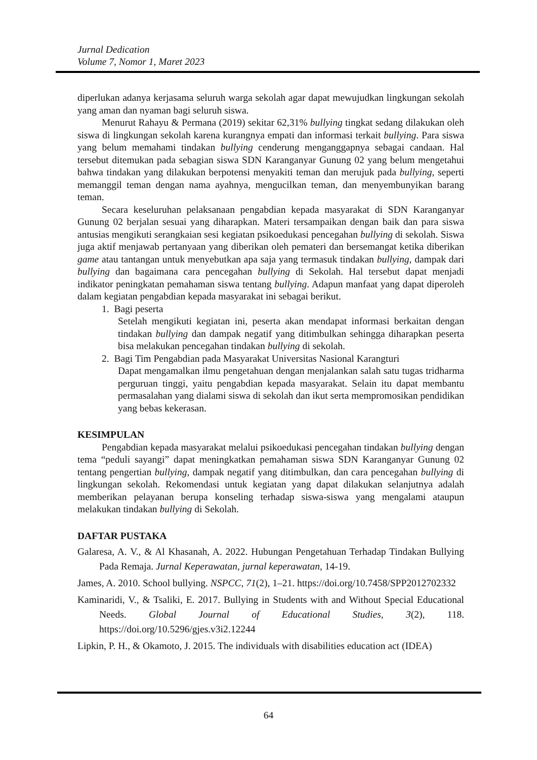Jurnal Dedication
Volume 7, Nomor 1, Maret 2023
diperlukan adanya kerjasama seluruh warga sekolah agar dapat mewujudkan lingkungan sekolah yang aman dan nyaman bagi seluruh siswa.
Menurut Rahayu & Permana (2019) sekitar 62,31% bullying tingkat sedang dilakukan oleh siswa di lingkungan sekolah karena kurangnya empati dan informasi terkait bullying. Para siswa yang belum memahami tindakan bullying cenderung menganggapnya sebagai candaan. Hal tersebut ditemukan pada sebagian siswa SDN Karanganyar Gunung 02 yang belum mengetahui bahwa tindakan yang dilakukan berpotensi menyakiti teman dan merujuk pada bullying, seperti memanggil teman dengan nama ayahnya, mengucilkan teman, dan menyembunyikan barang teman.
Secara keseluruhan pelaksanaan pengabdian kepada masyarakat di SDN Karanganyar Gunung 02 berjalan sesuai yang diharapkan. Materi tersampaikan dengan baik dan para siswa antusias mengikuti serangkaian sesi kegiatan psikoedukasi pencegahan bullying di sekolah. Siswa juga aktif menjawab pertanyaan yang diberikan oleh pemateri dan bersemangat ketika diberikan game atau tantangan untuk menyebutkan apa saja yang termasuk tindakan bullying, dampak dari bullying dan bagaimana cara pencegahan bullying di Sekolah. Hal tersebut dapat menjadi indikator peningkatan pemahaman siswa tentang bullying. Adapun manfaat yang dapat diperoleh dalam kegiatan pengabdian kepada masyarakat ini sebagai berikut.
1. Bagi peserta
Setelah mengikuti kegiatan ini, peserta akan mendapat informasi berkaitan dengan tindakan bullying dan dampak negatif yang ditimbulkan sehingga diharapkan peserta bisa melakukan pencegahan tindakan bullying di sekolah.
2. Bagi Tim Pengabdian pada Masyarakat Universitas Nasional Karangturi
Dapat mengamalkan ilmu pengetahuan dengan menjalankan salah satu tugas tridharma perguruan tinggi, yaitu pengabdian kepada masyarakat. Selain itu dapat membantu permasalahan yang dialami siswa di sekolah dan ikut serta mempromosikan pendidikan yang bebas kekerasan.
KESIMPULAN
Pengabdian kepada masyarakat melalui psikoedukasi pencegahan tindakan bullying dengan tema “peduli sayangi” dapat meningkatkan pemahaman siswa SDN Karanganyar Gunung 02 tentang pengertian bullying, dampak negatif yang ditimbulkan, dan cara pencegahan bullying di lingkungan sekolah. Rekomendasi untuk kegiatan yang dapat dilakukan selanjutnya adalah memberikan pelayanan berupa konseling terhadap siswa-siswa yang mengalami ataupun melakukan tindakan bullying di Sekolah.
DAFTAR PUSTAKA
Galaresa, A. V., & Al Khasanah, A. 2022. Hubungan Pengetahuan Terhadap Tindakan Bullying Pada Remaja. Jurnal Keperawatan, jurnal keperawatan, 14-19.
James, A. 2010. School bullying. NSPCC, 71(2), 1–21. https://doi.org/10.7458/SPP2012702332
Kaminaridi, V., & Tsaliki, E. 2017. Bullying in Students with and Without Special Educational Needs. Global Journal of Educational Studies, 3(2), 118. https://doi.org/10.5296/gjes.v3i2.12244
Lipkin, P. H., & Okamoto, J. 2015. The individuals with disabilities education act (IDEA)
64